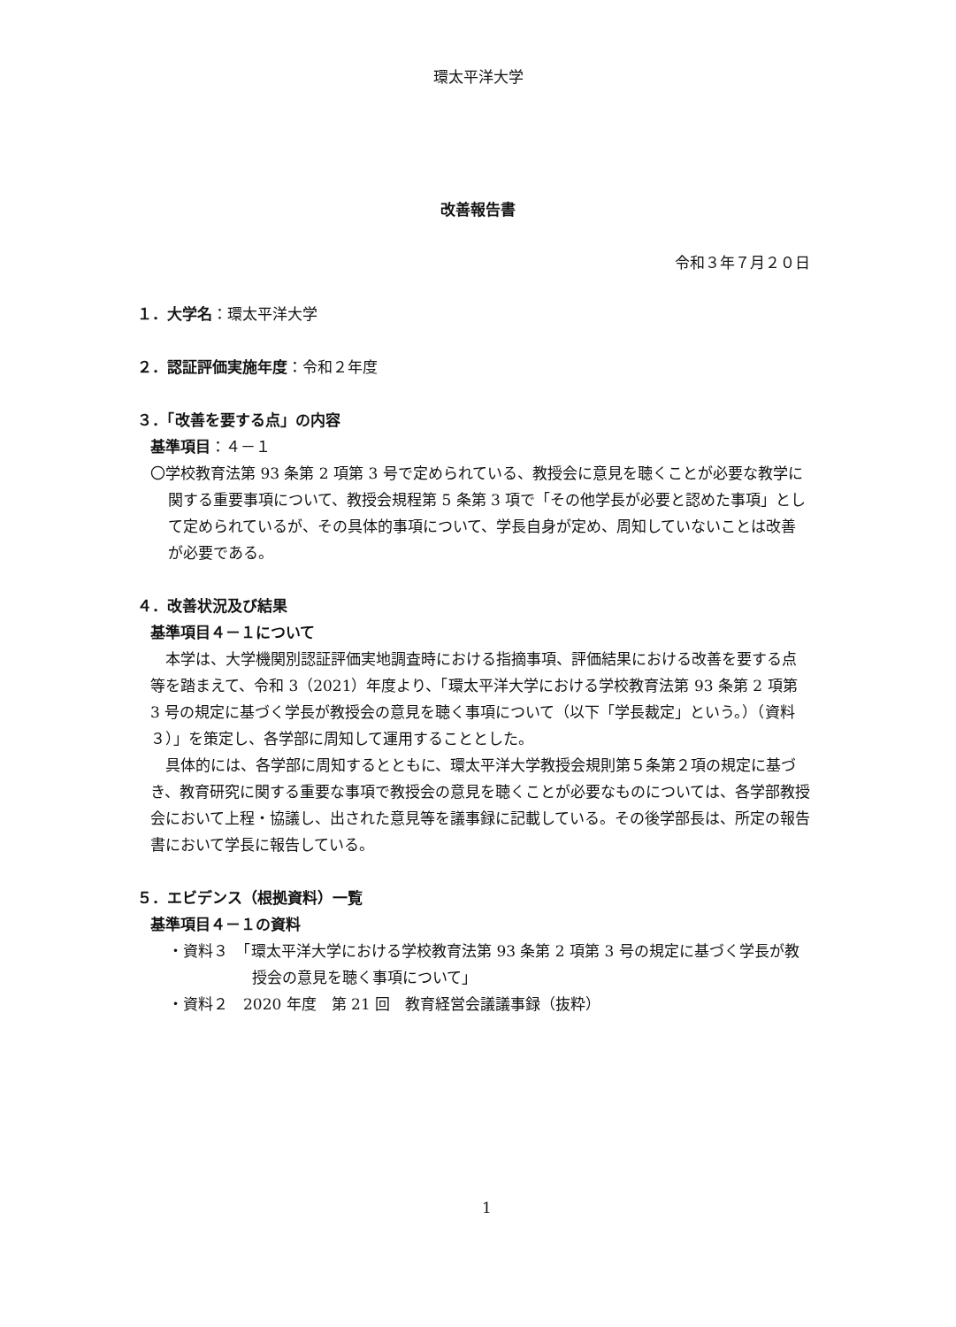環太平洋大学
改善報告書
令和３年７月２０日
１．大学名：環太平洋大学
２．認証評価実施年度：令和２年度
３．「改善を要する点」の内容
基準項目：４－１
〇学校教育法第 93 条第 2 項第 3 号で定められている、教授会に意見を聴くことが必要な教学に関する重要事項について、教授会規程第 5 条第 3 項で「その他学長が必要と認めた事項」として定められているが、その具体的事項について、学長自身が定め、周知していないことは改善が必要である。
４．改善状況及び結果
基準項目４－１について
本学は、大学機関別認証評価実地調査時における指摘事項、評価結果における改善を要する点等を踏まえて、令和 3（2021）年度より、「環太平洋大学における学校教育法第 93 条第 2 項第 3 号の規定に基づく学長が教授会の意見を聴く事項について（以下「学長裁定」という。）（資料３）」を策定し、各学部に周知して運用することとした。
具体的には、各学部に周知するとともに、環太平洋大学教授会規則第５条第２項の規定に基づき、教育研究に関する重要な事項で教授会の意見を聴くことが必要なものについては、各学部教授会において上程・協議し、出された意見等を議事録に記載している。その後学部長は、所定の報告書において学長に報告している。
５．エビデンス（根拠資料）一覧
基準項目４－１の資料
・資料３　「環太平洋大学における学校教育法第 93 条第 2 項第 3 号の規定に基づく学長が教授会の意見を聴く事項について」
・資料２　2020 年度　第 21 回　教育経営会議議事録（抜粋）
1